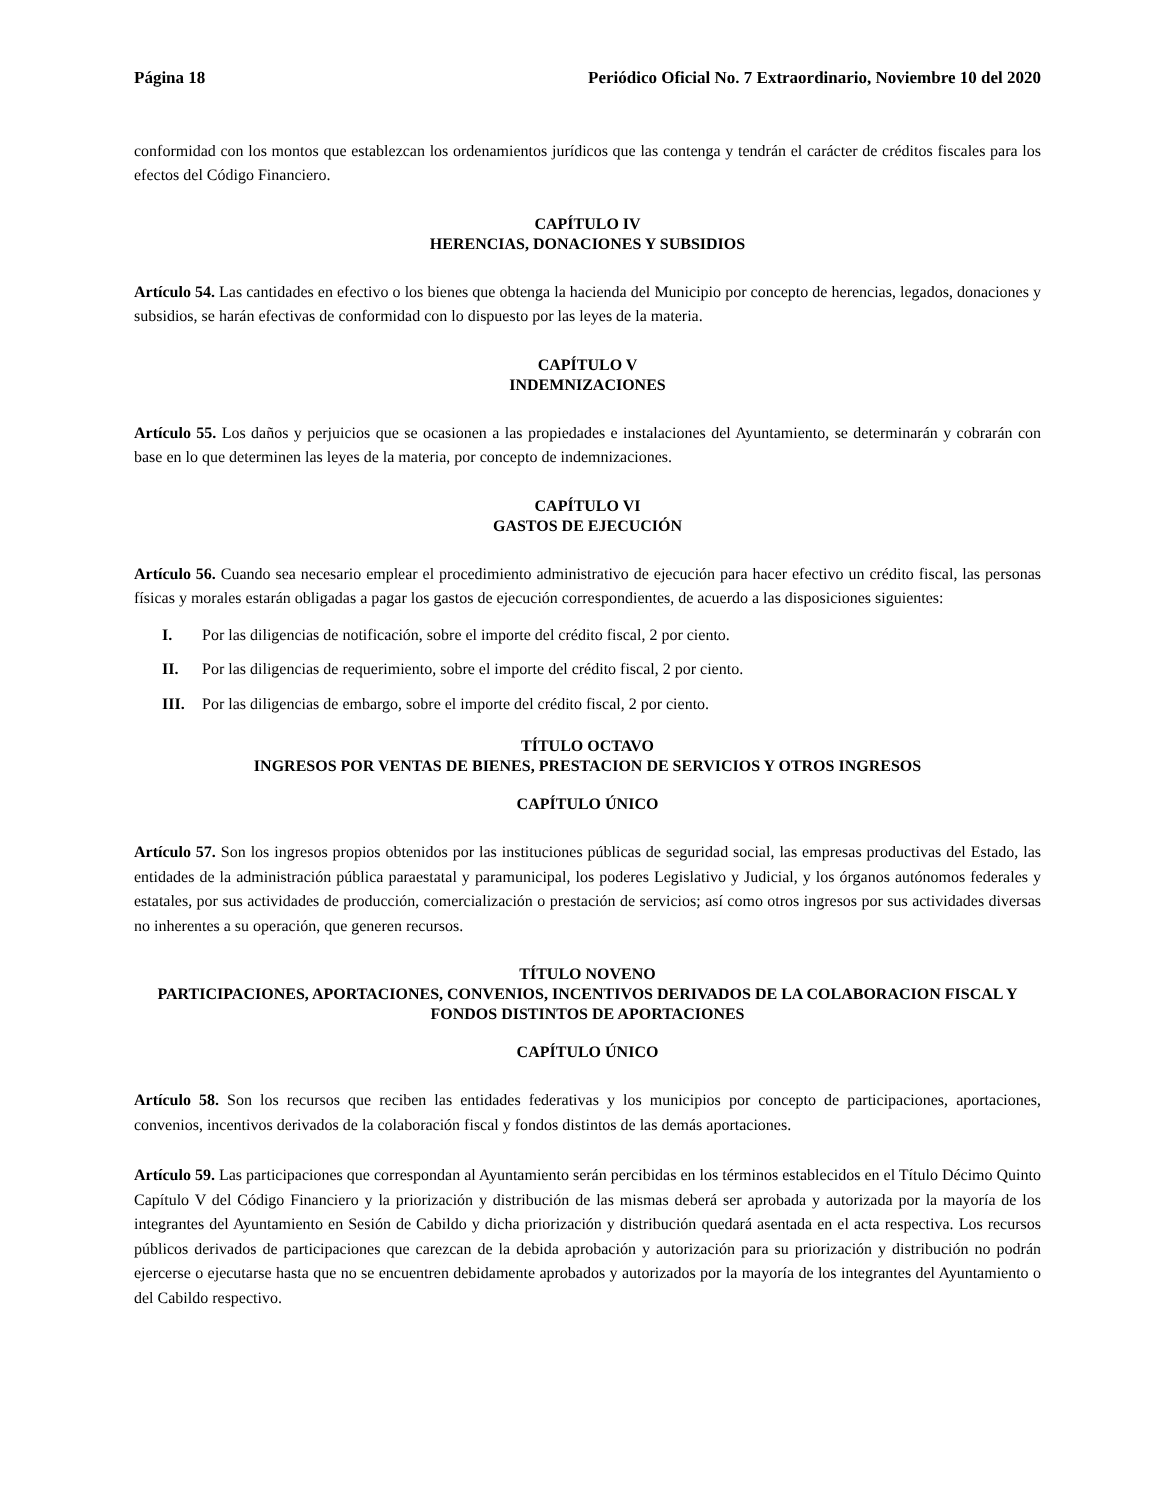Página 18 Periódico Oficial No. 7 Extraordinario, Noviembre 10 del 2020
conformidad con los montos que establezcan los ordenamientos jurídicos que las contenga y tendrán el carácter de créditos fiscales para los efectos del Código Financiero.
CAPÍTULO IV
HERENCIAS, DONACIONES Y SUBSIDIOS
Artículo 54. Las cantidades en efectivo o los bienes que obtenga la hacienda del Municipio por concepto de herencias, legados, donaciones y subsidios, se harán efectivas de conformidad con lo dispuesto por las leyes de la materia.
CAPÍTULO V
INDEMNIZACIONES
Artículo 55. Los daños y perjuicios que se ocasionen a las propiedades e instalaciones del Ayuntamiento, se determinarán y cobrarán con base en lo que determinen las leyes de la materia, por concepto de indemnizaciones.
CAPÍTULO VI
GASTOS DE EJECUCIÓN
Artículo 56. Cuando sea necesario emplear el procedimiento administrativo de ejecución para hacer efectivo un crédito fiscal, las personas físicas y morales estarán obligadas a pagar los gastos de ejecución correspondientes, de acuerdo a las disposiciones siguientes:
I. Por las diligencias de notificación, sobre el importe del crédito fiscal, 2 por ciento.
II. Por las diligencias de requerimiento, sobre el importe del crédito fiscal, 2 por ciento.
III. Por las diligencias de embargo, sobre el importe del crédito fiscal, 2 por ciento.
TÍTULO OCTAVO
INGRESOS POR VENTAS DE BIENES, PRESTACION DE SERVICIOS Y OTROS INGRESOS
CAPÍTULO ÚNICO
Artículo 57. Son los ingresos propios obtenidos por las instituciones públicas de seguridad social, las empresas productivas del Estado, las entidades de la administración pública paraestatal y paramunicipal, los poderes Legislativo y Judicial, y los órganos autónomos federales y estatales, por sus actividades de producción, comercialización o prestación de servicios; así como otros ingresos por sus actividades diversas no inherentes a su operación, que generen recursos.
TÍTULO NOVENO
PARTICIPACIONES, APORTACIONES, CONVENIOS, INCENTIVOS DERIVADOS DE LA COLABORACION FISCAL Y FONDOS DISTINTOS DE APORTACIONES
CAPÍTULO ÚNICO
Artículo 58. Son los recursos que reciben las entidades federativas y los municipios por concepto de participaciones, aportaciones, convenios, incentivos derivados de la colaboración fiscal y fondos distintos de las demás aportaciones.
Artículo 59. Las participaciones que correspondan al Ayuntamiento serán percibidas en los términos establecidos en el Título Décimo Quinto Capítulo V del Código Financiero y la priorización y distribución de las mismas deberá ser aprobada y autorizada por la mayoría de los integrantes del Ayuntamiento en Sesión de Cabildo y dicha priorización y distribución quedará asentada en el acta respectiva. Los recursos públicos derivados de participaciones que carezcan de la debida aprobación y autorización para su priorización y distribución no podrán ejercerse o ejecutarse hasta que no se encuentren debidamente aprobados y autorizados por la mayoría de los integrantes del Ayuntamiento o del Cabildo respectivo.